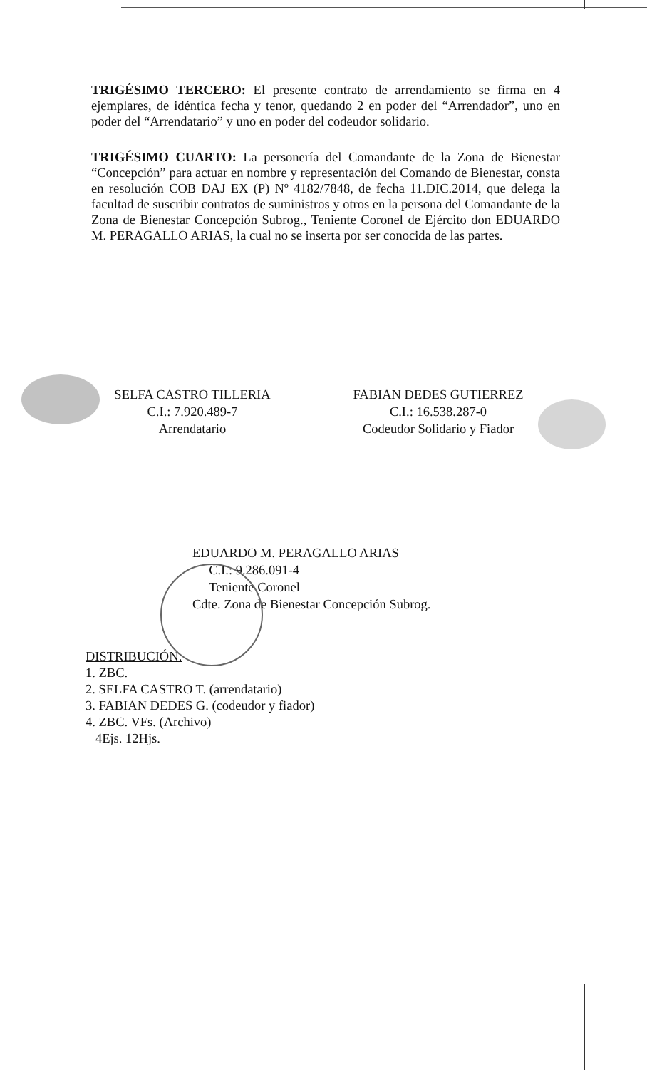TRIGÉSIMO TERCERO: El presente contrato de arrendamiento se firma en 4 ejemplares, de idéntica fecha y tenor, quedando 2 en poder del “Arrendador”, uno en poder del “Arrendatario” y uno en poder del codeudor solidario.
TRIGÉSIMO CUARTO: La personería del Comandante de la Zona de Bienestar “Concepción” para actuar en nombre y representación del Comando de Bienestar, consta en resolución COB DAJ EX (P) Nº 4182/7848, de fecha 11.DIC.2014, que delega la facultad de suscribir contratos de suministros y otros en la persona del Comandante de la Zona de Bienestar Concepción Subrog., Teniente Coronel de Ejército don EDUARDO M. PERAGALLO ARIAS, la cual no se inserta por ser conocida de las partes.
SELFA CASTRO TILLERIA
C.I.: 7.920.489-7
Arrendatario
FABIAN DEDES GUTIERREZ
C.I.: 16.538.287-0
Codeudor Solidario y Fiador
EDUARDO M. PERAGALLO ARIAS
C.I.: 9.286.091-4
Teniente Coronel
Cdte. Zona de Bienestar Concepción Subrog.
DISTRIBUCIÓN:
1. ZBC.
2. SELFA CASTRO T. (arrendatario)
3. FABIAN DEDES G. (codeudor y fiador)
4. ZBC. VFs. (Archivo)
4Ejs. 12Hjs.